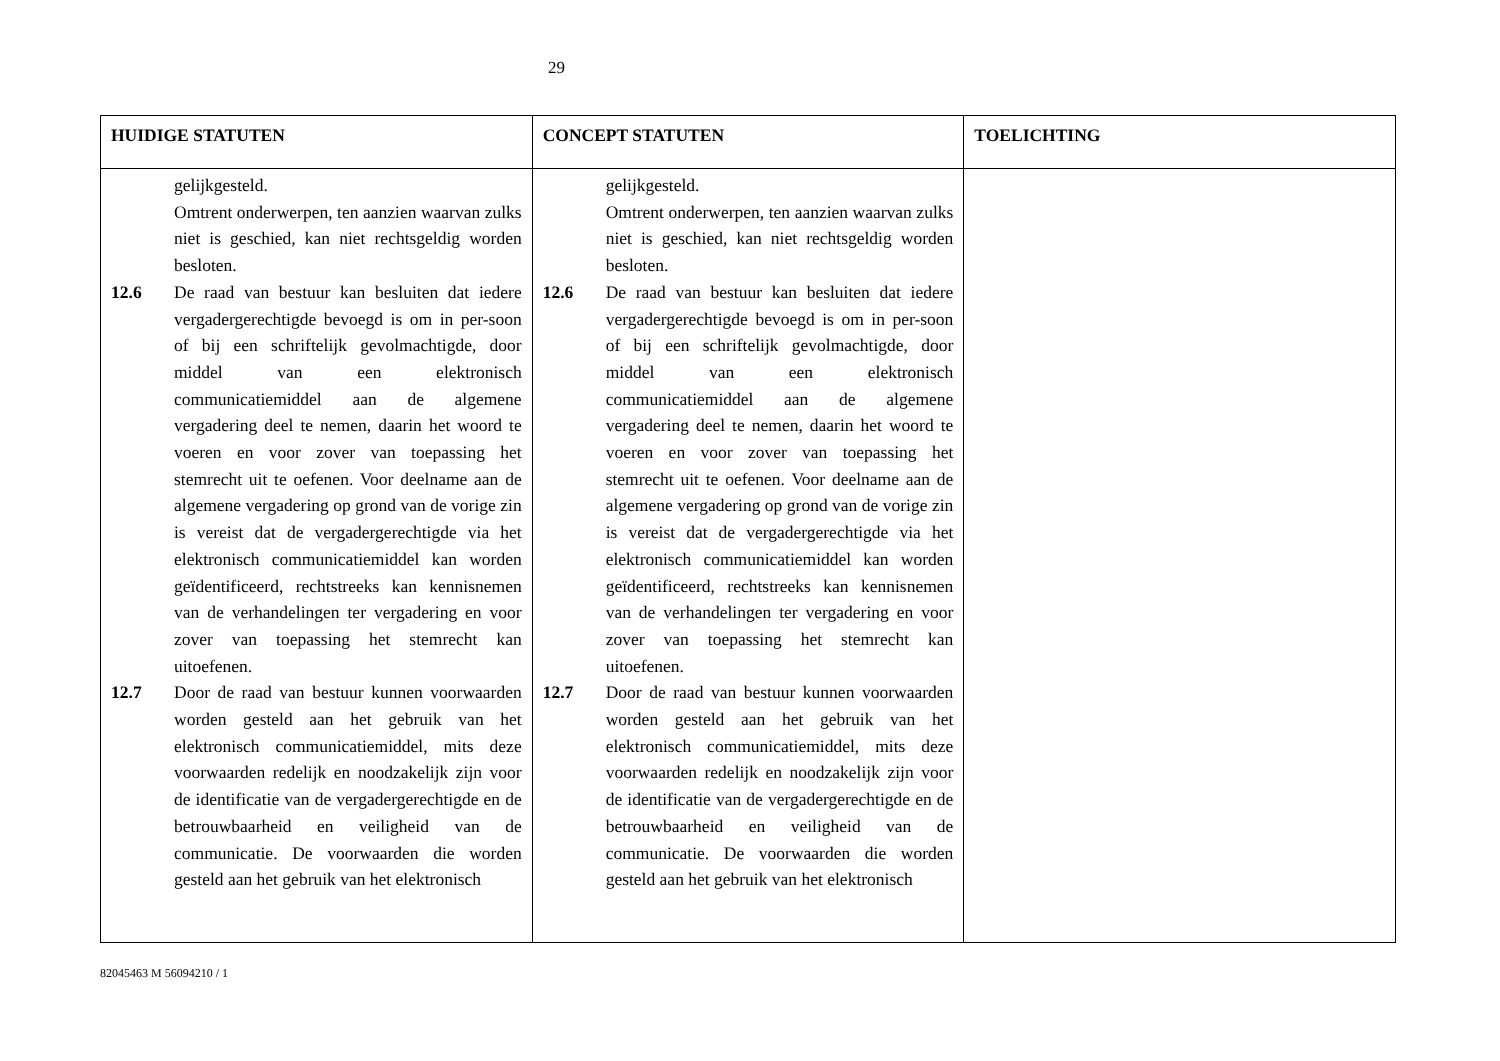29
| HUIDIGE STATUTEN | CONCEPT STATUTEN | TOELICHTING |
| --- | --- | --- |
| gelijkgesteld. Omtrent onderwerpen, ten aanzien waarvan zulks niet is geschied, kan niet rechtsgeldig worden besloten. 12.6 De raad van bestuur kan besluiten dat iedere vergadergerechtigde bevoegd is om in per-soon of bij een schriftelijk gevolmachtigde, door middel van een elektronisch communicatiemiddel aan de algemene vergadering deel te nemen, daarin het woord te voeren en voor zover van toepassing het stemrecht uit te oefenen. Voor deelname aan de algemene vergadering op grond van de vorige zin is vereist dat de vergadergerechtigde via het elektronisch communicatiemiddel kan worden geïdentificeerd, rechtstreeks kan kennisnemen van de verhandelingen ter vergadering en voor zover van toepassing het stemrecht kan uitoefenen. 12.7 Door de raad van bestuur kunnen voorwaarden worden gesteld aan het gebruik van het elektronisch communicatiemiddel, mits deze voorwaarden redelijk en noodzakelijk zijn voor de identificatie van de vergadergerechtigde en de betrouwbaarheid en veiligheid van de communicatie. De voorwaarden die worden gesteld aan het gebruik van het elektronisch | gelijkgesteld. Omtrent onderwerpen, ten aanzien waarvan zulks niet is geschied, kan niet rechtsgeldig worden besloten. 12.6 De raad van bestuur kan besluiten dat iedere vergadergerechtigde bevoegd is om in per-soon of bij een schriftelijk gevolmachtigde, door middel van een elektronisch communicatiemiddel aan de algemene vergadering deel te nemen, daarin het woord te voeren en voor zover van toepassing het stemrecht uit te oefenen. Voor deelname aan de algemene vergadering op grond van de vorige zin is vereist dat de vergadergerechtigde via het elektronisch communicatiemiddel kan worden geïdentificeerd, rechtstreeks kan kennisnemen van de verhandelingen ter vergadering en voor zover van toepassing het stemrecht kan uitoefenen. 12.7 Door de raad van bestuur kunnen voorwaarden worden gesteld aan het gebruik van het elektronisch communicatiemiddel, mits deze voorwaarden redelijk en noodzakelijk zijn voor de identificatie van de vergadergerechtigde en de betrouwbaarheid en veiligheid van de communicatie. De voorwaarden die worden gesteld aan het gebruik van het elektronisch | |
82045463 M 56094210 / 1